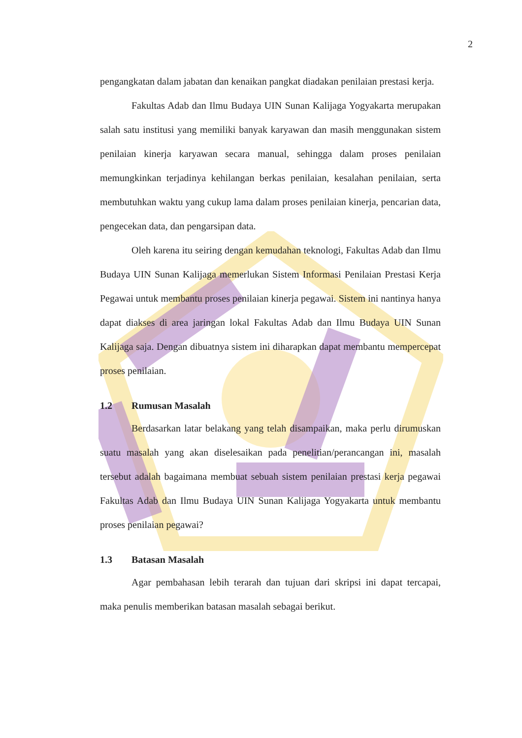2
pengangkatan dalam jabatan dan kenaikan pangkat diadakan penilaian prestasi kerja.
Fakultas Adab dan Ilmu Budaya UIN Sunan Kalijaga Yogyakarta merupakan salah satu institusi yang memiliki banyak karyawan dan masih menggunakan sistem penilaian kinerja karyawan secara manual, sehingga dalam proses penilaian memungkinkan terjadinya kehilangan berkas penilaian, kesalahan penilaian, serta membutuhkan waktu yang cukup lama dalam proses penilaian kinerja, pencarian data, pengecekan data, dan pengarsipan data.
Oleh karena itu seiring dengan kemudahan teknologi, Fakultas Adab dan Ilmu Budaya UIN Sunan Kalijaga memerlukan Sistem Informasi Penilaian Prestasi Kerja Pegawai untuk membantu proses penilaian kinerja pegawai. Sistem ini nantinya hanya dapat diakses di area jaringan lokal Fakultas Adab dan Ilmu Budaya UIN Sunan Kalijaga saja. Dengan dibuatnya sistem ini diharapkan dapat membantu mempercepat proses penilaian.
1.2 Rumusan Masalah
Berdasarkan latar belakang yang telah disampaikan, maka perlu dirumuskan suatu masalah yang akan diselesaikan pada penelitian/perancangan ini, masalah tersebut adalah bagaimana membuat sebuah sistem penilaian prestasi kerja pegawai Fakultas Adab dan Ilmu Budaya UIN Sunan Kalijaga Yogyakarta untuk membantu proses penilaian pegawai?
1.3 Batasan Masalah
Agar pembahasan lebih terarah dan tujuan dari skripsi ini dapat tercapai, maka penulis memberikan batasan masalah sebagai berikut.